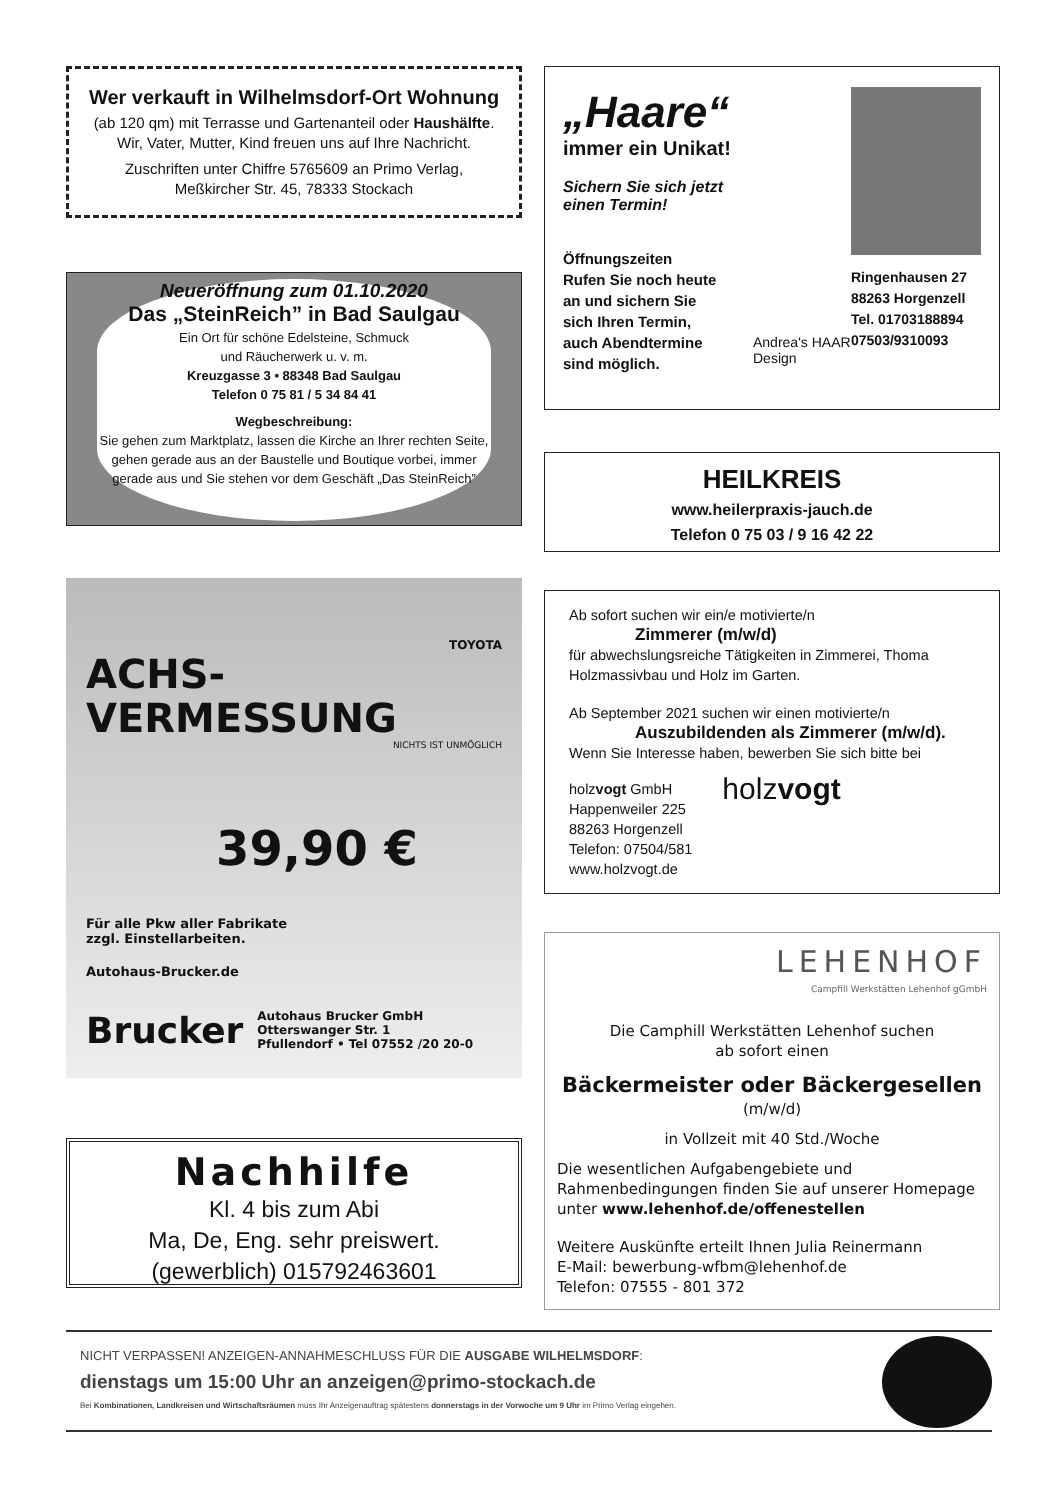Wer verkauft in Wilhelmsdorf-Ort Wohnung
(ab 120 qm) mit Terrasse und Gartenanteil oder Haushälfte.
Wir, Vater, Mutter, Kind freuen uns auf Ihre Nachricht.
Zuschriften unter Chiffre 5765609 an Primo Verlag,
Meßkircher Str. 45, 78333 Stockach
Neueröffnung zum 01.10.2020
Das „SteinReich” in Bad Saulgau
Ein Ort für schöne Edelsteine, Schmuck
und Räucherwerk u. v. m.
Kreuzgasse 3 • 88348 Bad Saulgau
Telefon 0 75 81 / 5 34 84 41
Wegbeschreibung:
Sie gehen zum Marktplatz, lassen die Kirche an Ihrer rechten Seite, gehen gerade aus an der Baustelle und Boutique vorbei, immer gerade aus und Sie stehen vor dem Geschäft „Das SteinReich”
TOYOTA
ACHS-
VERMESSUNG
NICHTS IST UNMÖGLICH
39,90 €
Für alle Pkw aller Fabrikate
zzgl. Einstellarbeiten.
Autohaus-Brucker.de
Brucker Autohaus Brucker GmbH
Otterswanger Str. 1
Pfullendorf • Tel 07552 /20 20-0
Nachhilfe
Kl. 4 bis zum Abi
Ma, De, Eng. sehr preiswert.
(gewerblich) 015792463601
„Haare“
immer ein Unikat!
Sichern Sie sich jetzt
einen Termin!
Öffnungszeiten
Rufen Sie noch heute
an und sichern Sie
sich Ihren Termin,
auch Abendtermine
sind möglich.
Andrea's HAAR Design
Ringenhausen 27
88263 Horgenzell
Tel. 01703188894
07503/9310093
HEILKREIS
www.heilerpraxis-jauch.de
Telefon 0 75 03 / 9 16 42 22
Ab sofort suchen wir ein/e motivierte/n
Zimmerer (m/w/d)
für abwechslungsreiche Tätigkeiten in Zimmerei, Thoma Holzmassivbau und Holz im Garten.
Ab September 2021 suchen wir einen motivierte/n
Auszubildenden als Zimmerer (m/w/d).
Wenn Sie Interesse haben, bewerben Sie sich bitte bei
holzvogt GmbH
Happenweiler 225
88263 Horgenzell
Telefon: 07504/581
www.holzvogt.de
holzvogt
LEHENHOF
Campfill Werkstätten Lehenhof gGmbH
Die Camphill Werkstätten Lehenhof suchen
ab sofort einen
Bäckermeister oder Bäckergesellen
(m/w/d)
in Vollzeit mit 40 Std./Woche
Die wesentlichen Aufgabengebiete und Rahmenbedingungen finden Sie auf unserer Homepage unter www.lehenhof.de/offenestellen
Weitere Auskünfte erteilt Ihnen Julia Reinermann
E-Mail: bewerbung-wfbm@lehenhof.de
Telefon: 07555 - 801 372
NICHT VERPASSEN! ANZEIGEN-ANNAHMESCHLUSS FÜR DIE AUSGABE WILHELMSDORF:
dienstags um 15:00 Uhr an anzeigen@primo-stockach.de
Bei Kombinationen, Landkreisen und Wirtschaftsräumen muss Ihr Anzeigenauftrag spätestens donnerstags in der Vorwoche um 9 Uhr im Primo Verlag eingehen.